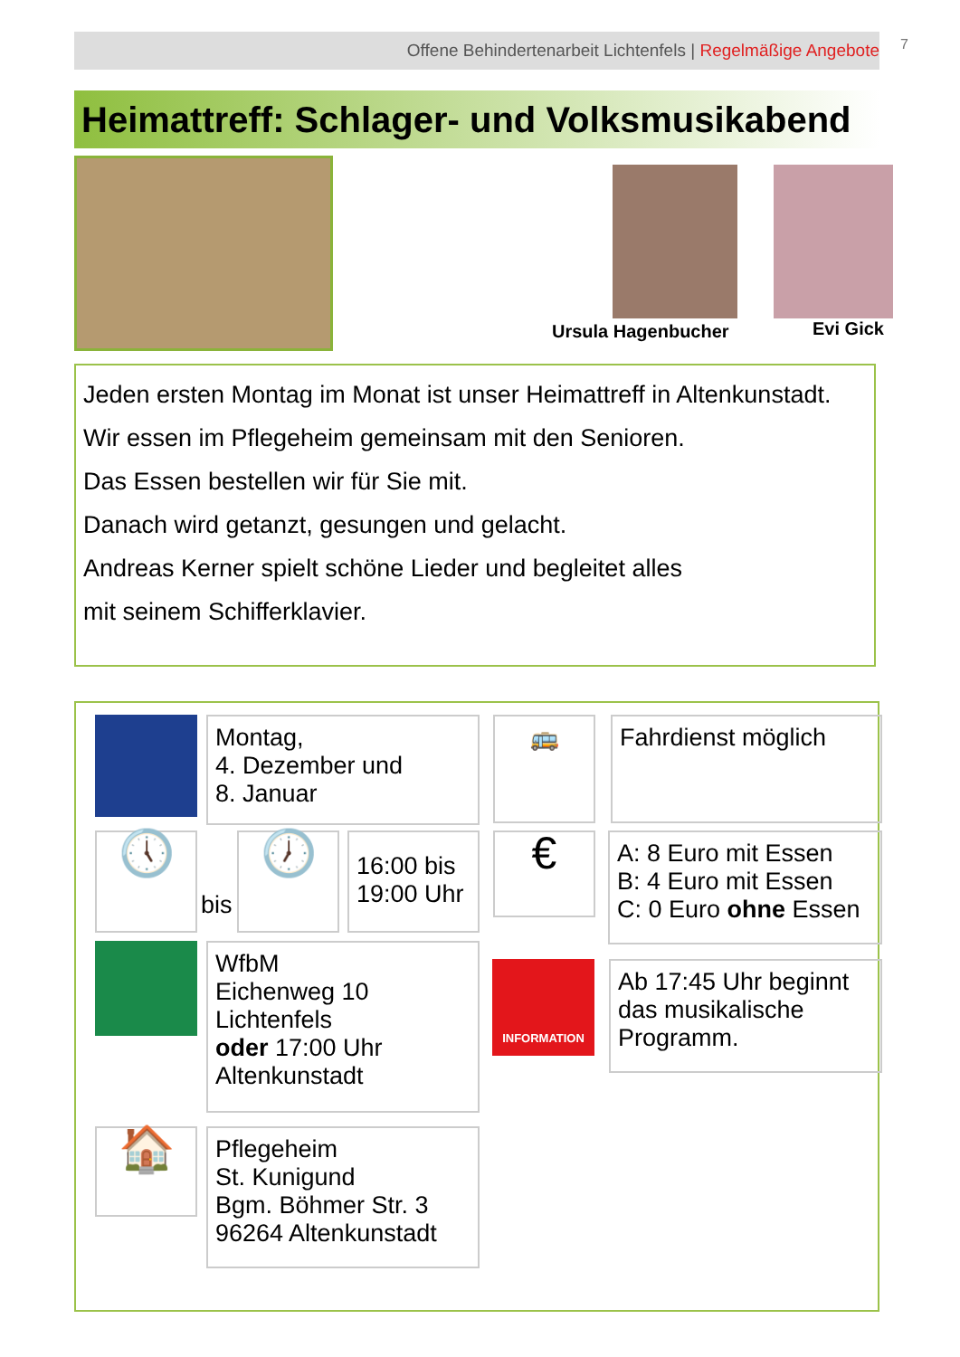Offene Behindertenarbeit Lichtenfels | Regelmäßige Angebote 7
Heimattreff: Schlager- und Volksmusikabend
Ursula Hagenbucher Evi Gick
Jeden ersten Montag im Monat ist unser Heimattreff in Altenkunstadt.
Wir essen im Pflegeheim gemeinsam mit den Senioren.
Das Essen bestellen wir für Sie mit.
Danach wird getanzt, gesungen und gelacht.
Andreas Kerner spielt schöne Lieder und begleitet alles
mit seinem Schifferklavier.
Montag,
4. Dezember und
8. Januar
🚌 Fahrdienst möglich
🕔
bis
🕖
16:00 bis
19:00 Uhr
€
A: 8 Euro mit Essen
B: 4 Euro mit Essen
C: 0 Euro ohne Essen
WfbM
Eichenweg 10
Lichtenfels
oder 17:00 Uhr
Altenkunstadt
INFORMATION
Ab 17:45 Uhr beginnt das musikalische Programm.
🏠
Pflegeheim
St. Kunigund
Bgm. Böhmer Str. 3
96264 Altenkunstadt